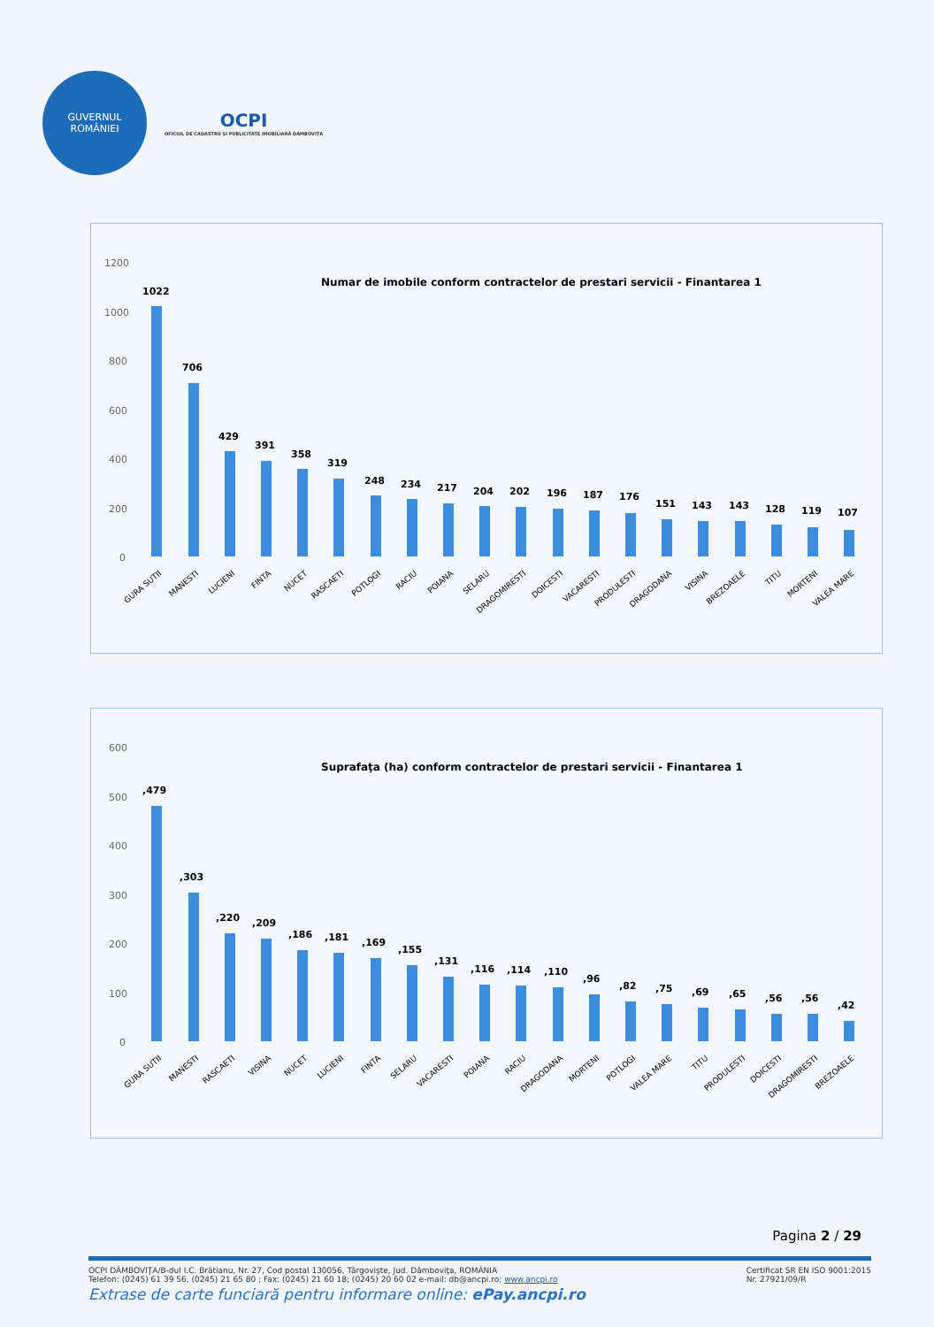GUVERNUL
ROMÂNIEI
OCPI
OFICIUL DE CADASTRU ŞI PUBLICITATE IMOBILIARĂ DÂMBOVIŢA
Numar de imobile conform contractelor de prestari servicii - Finantarea 1
1200
1000
800
600
400
200
0
1022
706
429
391
358
319
248
234
217
204
202
196
187
176
151
143
143
128
119
107
GURA SUTII
MANESTI
LUCIENI
FINTA
NUCET
RASCAETI
POTLOGI
RACIU
POIANA
SELARU
DRAGOMIRESTI
DOICESTI
VACARESTI
PRODULESTI
DRAGODANA
VISINA
BREZOAELE
TITU
MORTENI
VALEA MARE
Suprafaţa (ha) conform contractelor de prestari servicii - Finantarea 1
600
500
400
300
200
100
0
,479
,303
,220
,209
,186
,181
,169
,155
,131
,116
,114
,110
,96
,82
,75
,69
,65
,56
,56
,42
GURA SUTII
MANESTI
RASCAETI
VISINA
NUCET
LUCIENI
FINTA
SELARU
VACARESTI
POIANA
RACIU
DRAGODANA
MORTENI
POTLOGI
VALEA MARE
TITU
PRODULESTI
DOICESTI
DRAGOMIRESTI
BREZOAELE
Pagina 2 / 29
OCPI DÂMBOVIŢA/B-dul I.C. Brătianu, Nr. 27, Cod postal 130056, Târgovişte, Jud. Dâmboviţa, ROMÂNIA
Telefon: (0245) 61 39 56, (0245) 21 65 80 ; Fax: (0245) 21 60 18; (0245) 20 60 02 e-mail: db@ancpi.ro; www.ancpi.ro
Certificat SR EN ISO 9001:2015
Nr. 27921/09/R
Extrase de carte funciară pentru informare online: ePay.ancpi.ro